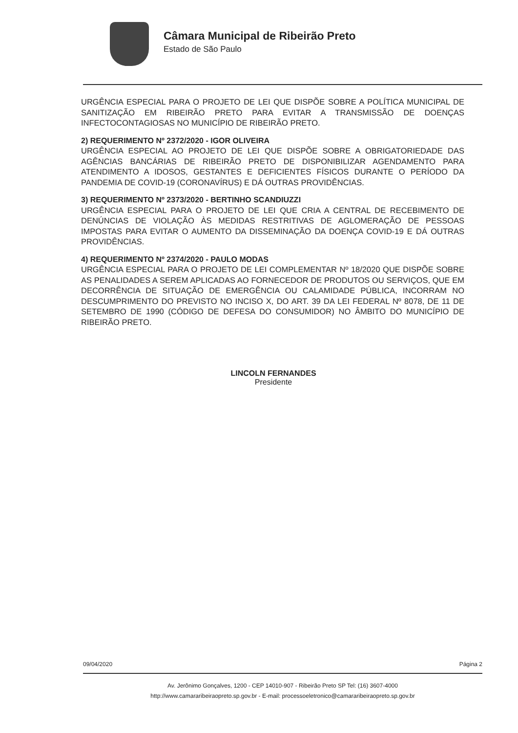Câmara Municipal de Ribeirão Preto
Estado de São Paulo
URGÊNCIA ESPECIAL PARA O PROJETO DE LEI QUE DISPÕE SOBRE A POLÍTICA MUNICIPAL DE SANITIZAÇÃO EM RIBEIRÃO PRETO PARA EVITAR A TRANSMISSÃO DE DOENÇAS INFECTOCONTAGIOSAS NO MUNICÍPIO DE RIBEIRÃO PRETO.
2) REQUERIMENTO Nº 2372/2020 - IGOR OLIVEIRA
URGÊNCIA ESPECIAL AO PROJETO DE LEI QUE DISPÕE SOBRE A OBRIGATORIEDADE DAS AGÊNCIAS BANCÁRIAS DE RIBEIRÃO PRETO DE DISPONIBILIZAR AGENDAMENTO PARA ATENDIMENTO A IDOSOS, GESTANTES E DEFICIENTES FÍSICOS DURANTE O PERÍODO DA PANDEMIA DE COVID-19 (CORONAVÍRUS) E DÁ OUTRAS PROVIDÊNCIAS.
3) REQUERIMENTO Nº 2373/2020 - BERTINHO SCANDIUZZI
URGÊNCIA ESPECIAL PARA O PROJETO DE LEI QUE CRIA A CENTRAL DE RECEBIMENTO DE DENÚNCIAS DE VIOLAÇÃO ÀS MEDIDAS RESTRITIVAS DE AGLOMERAÇÃO DE PESSOAS IMPOSTAS PARA EVITAR O AUMENTO DA DISSEMINAÇÃO DA DOENÇA COVID-19 E DÁ OUTRAS PROVIDÊNCIAS.
4) REQUERIMENTO Nº 2374/2020 - PAULO MODAS
URGÊNCIA ESPECIAL PARA O PROJETO DE LEI COMPLEMENTAR Nº 18/2020 QUE DISPÕE SOBRE AS PENALIDADES A SEREM APLICADAS AO FORNECEDOR DE PRODUTOS OU SERVIÇOS, QUE EM DECORRÊNCIA DE SITUAÇÃO DE EMERGÊNCIA OU CALAMIDADE PÚBLICA, INCORRAM NO DESCUMPRIMENTO DO PREVISTO NO INCISO X, DO ART. 39 DA LEI FEDERAL Nº 8078, DE 11 DE SETEMBRO DE 1990 (CÓDIGO DE DEFESA DO CONSUMIDOR) NO ÂMBITO DO MUNICÍPIO DE RIBEIRÃO PRETO.
LINCOLN FERNANDES
Presidente
09/04/2020 Página 2
Av. Jerônimo Gonçalves, 1200 - CEP 14010-907 - Ribeirão Preto SP Tel: (16) 3607-4000
http://www.camararibeiraopreto.sp.gov.br - E-mail: processoeletronico@camararibeiraopreto.sp.gov.br